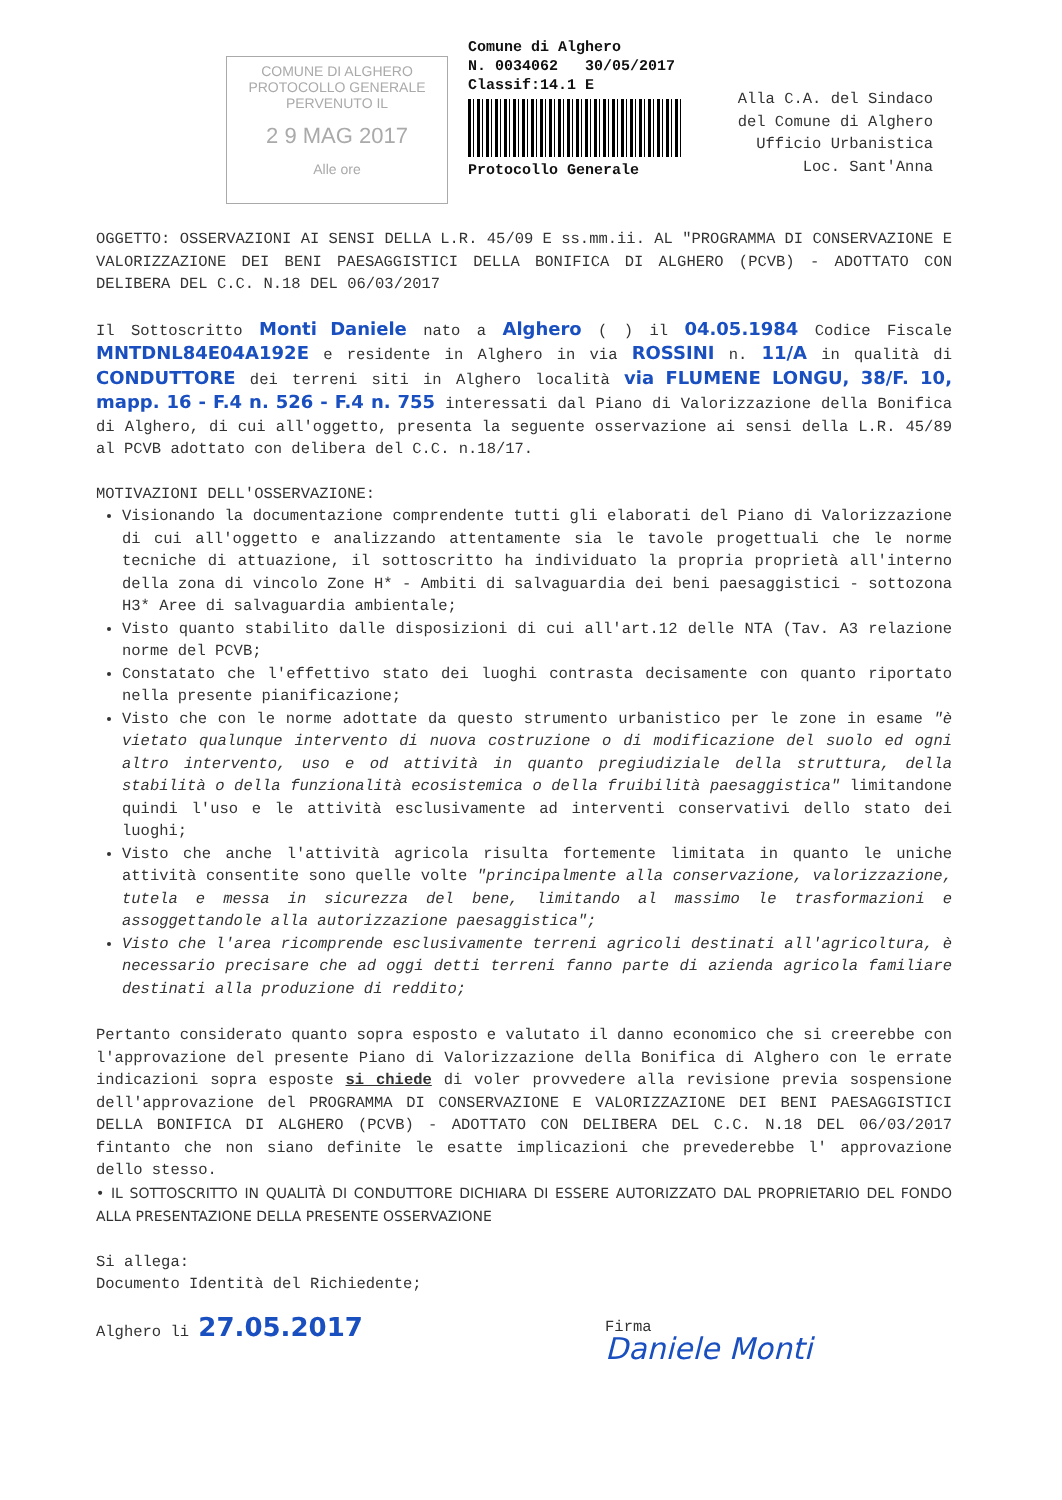COMUNE DI ALGHERO
PROTOCOLLO GENERALE
PERVENUTO IL
2 9 MAG 2017
Alle ore
Comune di Alghero
N. 0034062 30/05/2017
Classif:14.1 E
Protocollo Generale
Alla C.A. del Sindaco
del Comune di Alghero
Ufficio Urbanistica
Loc. Sant'Anna
OGGETTO: OSSERVAZIONI AI SENSI DELLA L.R. 45/09 E ss.mm.ii. AL "PROGRAMMA DI CONSERVAZIONE E VALORIZZAZIONE DEI BENI PAESAGGISTICI DELLA BONIFICA DI ALGHERO (PCVB) - ADOTTATO CON DELIBERA DEL C.C. N.18 DEL 06/03/2017
Il Sottoscritto Monti Daniele nato a Alghero ( ) il 04.05.1984 Codice Fiscale MNTDNL84E04A192E e residente in Alghero in via ROSSINI n. 11/A in qualità di CONDUTTORE dei terreni siti in Alghero località via FLUMENE LONGU, 38/F. 10, mapp. 16 - F.4 n. 526 - F.4 n. 755 interessati dal Piano di Valorizzazione della Bonifica di Alghero, di cui all'oggetto, presenta la seguente osservazione ai sensi della L.R. 45/89 al PCVB adottato con delibera del C.C. n.18/17.
MOTIVAZIONI DELL'OSSERVAZIONE:
Visionando la documentazione comprendente tutti gli elaborati del Piano di Valorizzazione di cui all'oggetto e analizzando attentamente sia le tavole progettuali che le norme tecniche di attuazione, il sottoscritto ha individuato la propria proprietà all'interno della zona di vincolo Zone H* - Ambiti di salvaguardia dei beni paesaggistici - sottozona H3* Aree di salvaguardia ambientale;
Visto quanto stabilito dalle disposizioni di cui all'art.12 delle NTA (Tav. A3 relazione norme del PCVB;
Constatato che l'effettivo stato dei luoghi contrasta decisamente con quanto riportato nella presente pianificazione;
Visto che con le norme adottate da questo strumento urbanistico per le zone in esame "è vietato qualunque intervento di nuova costruzione o di modificazione del suolo ed ogni altro intervento, uso e od attività in quanto pregiudiziale della struttura, della stabilità o della funzionalità ecosistemica o della fruibilità paesaggistica" limitandone quindi l'uso e le attività esclusivamente ad interventi conservativi dello stato dei luoghi;
Visto che anche l'attività agricola risulta fortemente limitata in quanto le uniche attività consentite sono quelle volte "principalmente alla conservazione, valorizzazione, tutela e messa in sicurezza del bene, limitando al massimo le trasformazioni e assoggettandole alla autorizzazione paesaggistica";
Visto che l'area ricomprende esclusivamente terreni agricoli destinati all'agricoltura, è necessario precisare che ad oggi detti terreni fanno parte di azienda agricola familiare destinati alla produzione di reddito;
Pertanto considerato quanto sopra esposto e valutato il danno economico che si creerebbe con l'approvazione del presente Piano di Valorizzazione della Bonifica di Alghero con le errate indicazioni sopra esposte si chiede di voler provvedere alla revisione previa sospensione dell'approvazione del PROGRAMMA DI CONSERVAZIONE E VALORIZZAZIONE DEI BENI PAESAGGISTICI DELLA BONIFICA DI ALGHERO (PCVB) - ADOTTATO CON DELIBERA DEL C.C. N.18 DEL 06/03/2017 fintanto che non siano definite le esatte implicazioni che prevederebbe l' approvazione dello stesso.
• IL SOTTOSCRITTO IN QUALITÀ DI CONDUTTORE DICHIARA DI ESSERE AUTORIZZATO DAL PROPRIETARIO DEL FONDO ALLA PRESENTAZIONE DELLA PRESENTE OSSERVAZIONE
Si allega:
Documento Identità del Richiedente;
Alghero li 27.05.2017 Firma
Daniele Monti